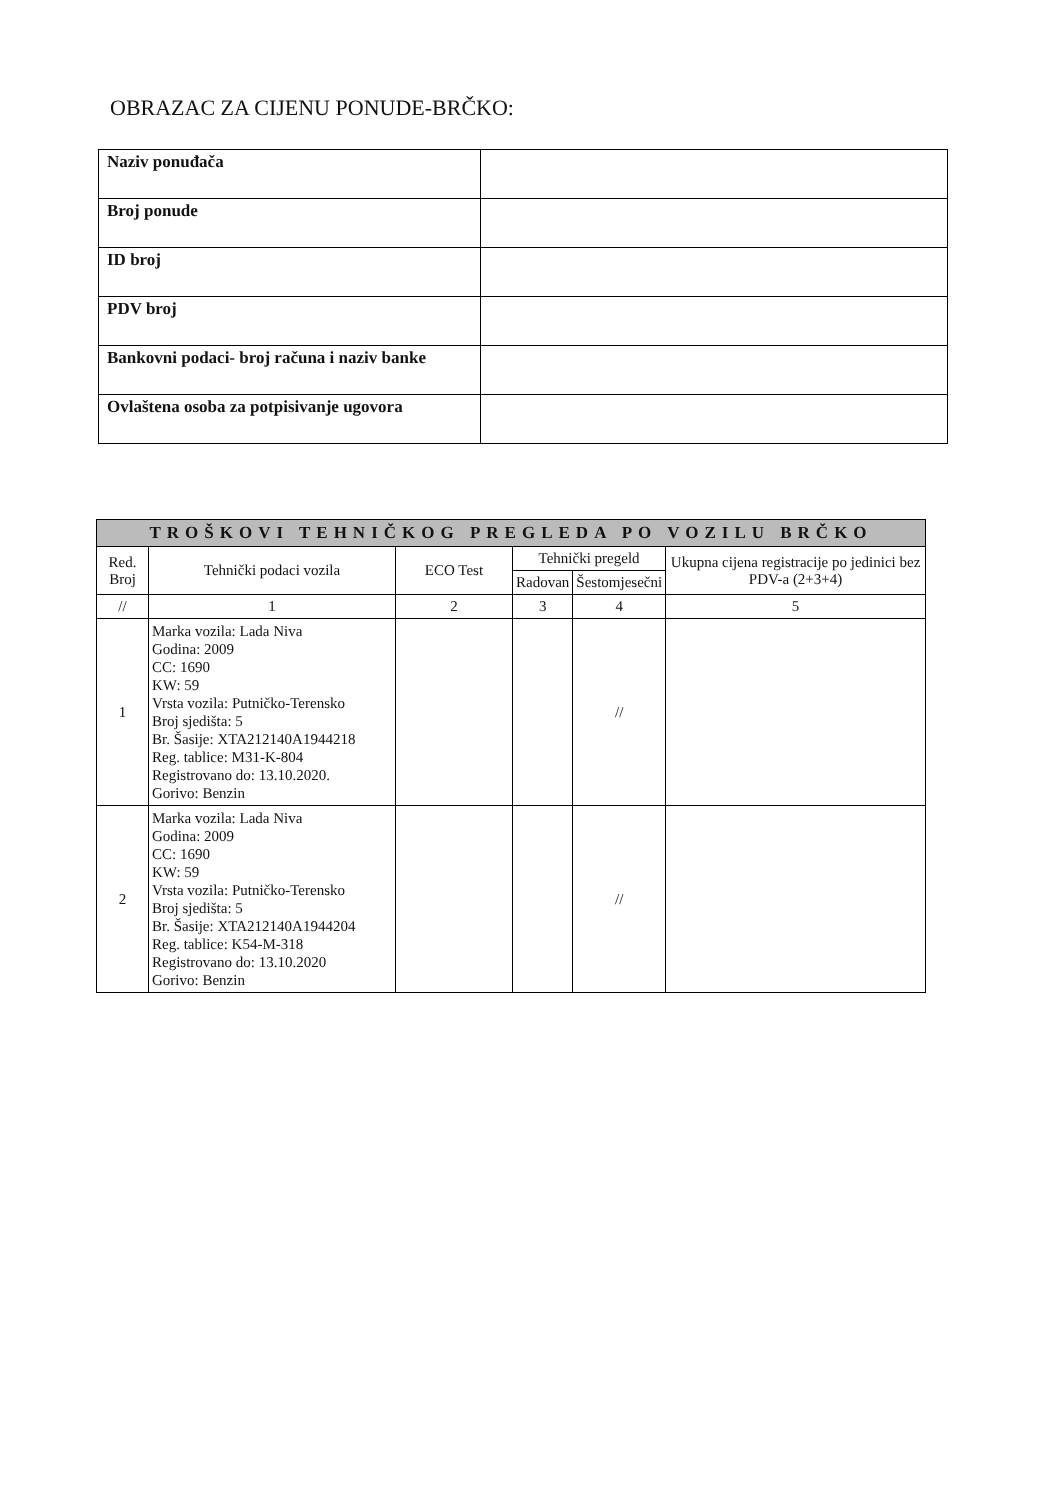OBRAZAC ZA CIJENU PONUDE-BRČKO:
| Naziv ponuđača | |
| Broj ponude | |
| ID broj | |
| PDV broj | |
| Bankovni podaci- broj računa i naziv banke | |
| Ovlaštena osoba za potpisivanje ugovora | |
| TROŠKOVI TEHNIČKOG PREGLEDA PO VOZILU BRČKO | | | | | |
| --- | --- | --- | --- | --- | --- |
| Red. Broj | Tehnički podaci vozila | ECO Test | Tehnički pregeld | | Ukupna cijena registracije po jedinici bez PDV-a (2+3+4) |
| | | | Radovan | Šestomjesečni | |
| // | 1 | 2 | 3 | 4 | 5 |
| 1 | Marka vozila: Lada Niva Godina: 2009 CC: 1690 KW: 59 Vrsta vozila: Putničko-Terensko Broj sjedišta: 5 Br. Šasije: XTA212140A1944218 Reg. tablice: M31-K-804 Registrovano do: 13.10.2020. Gorivo: Benzin | | | // | |
| 2 | Marka vozila: Lada Niva Godina: 2009 CC: 1690 KW: 59 Vrsta vozila: Putničko-Terensko Broj sjedišta: 5 Br. Šasije: XTA212140A1944204 Reg. tablice: K54-M-318 Registrovano do: 13.10.2020 Gorivo: Benzin | | | // | |